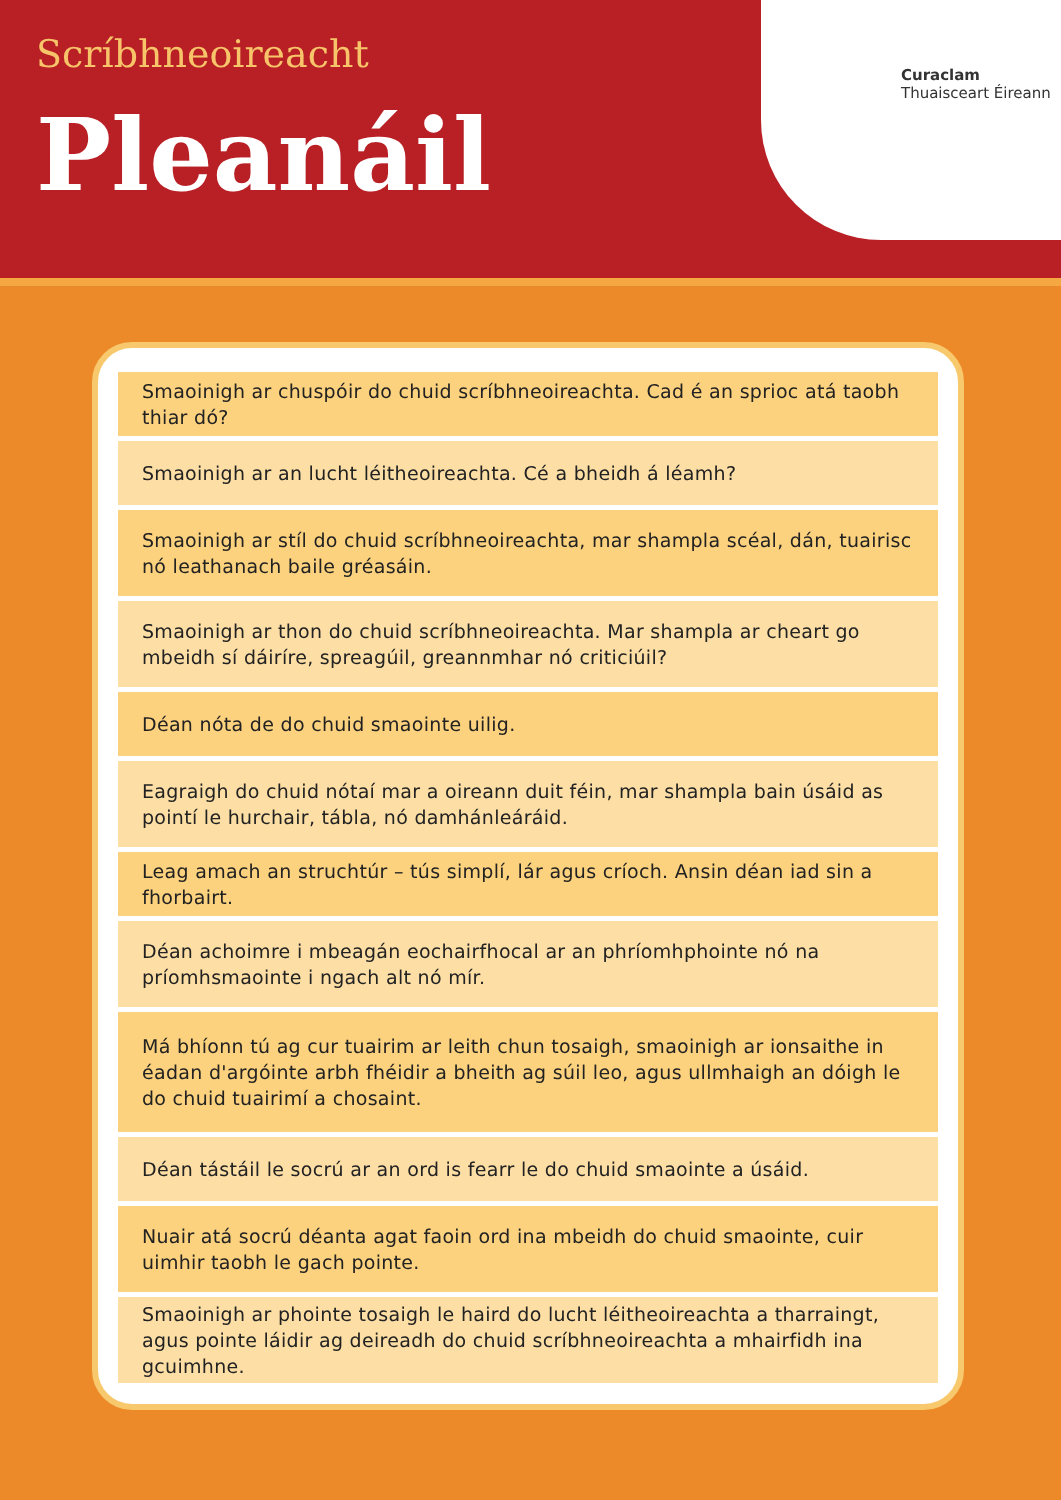Scríbhneoireacht
Pleanáil
Curaclam
Thuaisceart Éireann
Smaoinigh ar chuspóir do chuid scríbhneoireachta. Cad é an sprioc atá taobh thiar dó?
Smaoinigh ar an lucht léitheoireachta. Cé a bheidh á léamh?
Smaoinigh ar stíl do chuid scríbhneoireachta, mar shampla scéal, dán, tuairisc nó leathanach baile gréasáin.
Smaoinigh ar thon do chuid scríbhneoireachta. Mar shampla ar cheart go mbeidh sí dáiríre, spreagúil, greannmhar nó criticiúil?
Déan nóta de do chuid smaointe uilig.
Eagraigh do chuid nótaí mar a oireann duit féin, mar shampla bain úsáid as pointí le hurchair, tábla, nó damhánleáráid.
Leag amach an struchtúr – tús simplí, lár agus críoch. Ansin déan iad sin a fhorbairt.
Déan achoimre i mbeagán eochairfhocal ar an phríomhphointe nó na príomhsmaointe i ngach alt nó mír.
Má bhíonn tú ag cur tuairim ar leith chun tosaigh, smaoinigh ar ionsaithe in éadan d'argóinte arbh fhéidir a bheith ag súil leo, agus ullmhaigh an dóigh le do chuid tuairimí a chosaint.
Déan tástáil le socrú ar an ord is fearr le do chuid smaointe a úsáid.
Nuair atá socrú déanta agat faoin ord ina mbeidh do chuid smaointe, cuir uimhir taobh le gach pointe.
Smaoinigh ar phointe tosaigh le haird do lucht léitheoireachta a tharraingt, agus pointe láidir ag deireadh do chuid scríbhneoireachta a mhairfidh ina gcuimhne.